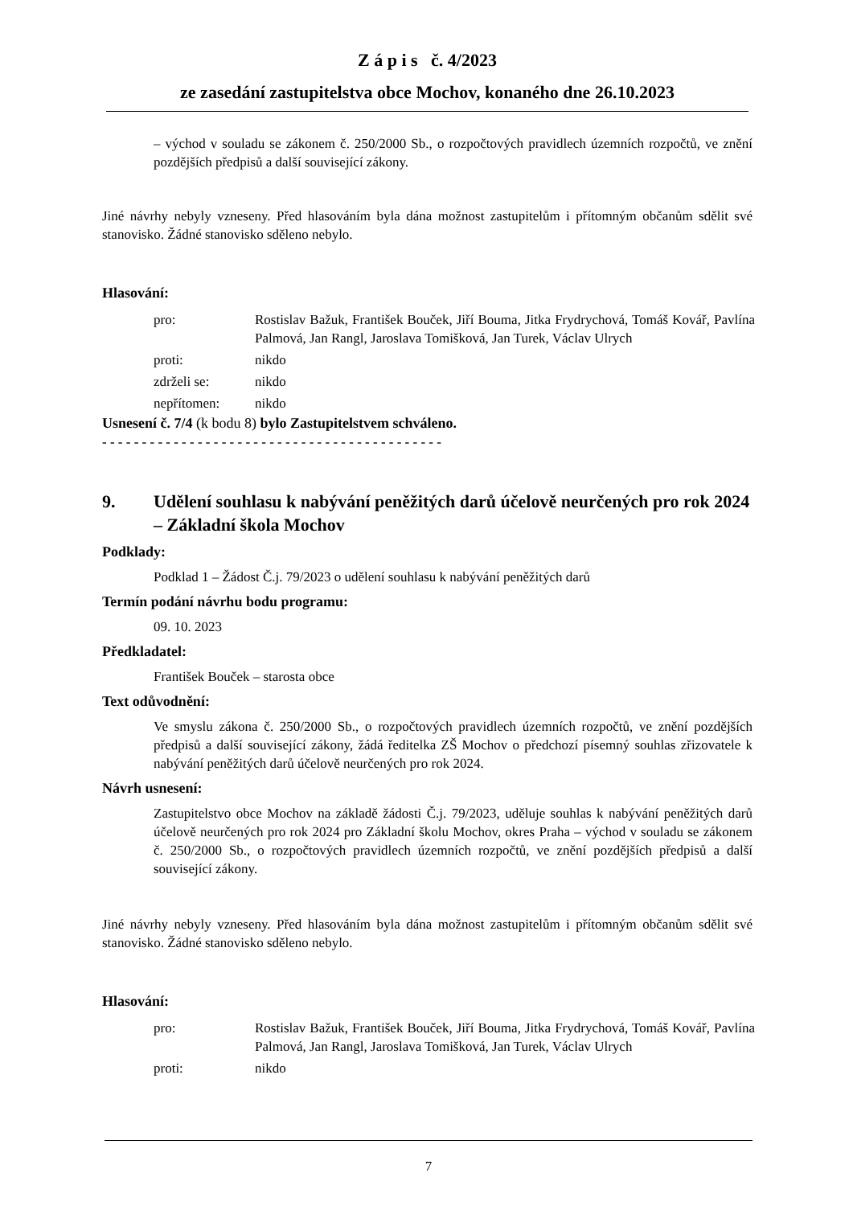Z á p i s č. 4/2023
ze zasedání zastupitelstva obce Mochov, konaného dne 26.10.2023
– východ v souladu se zákonem č. 250/2000 Sb., o rozpočtových pravidlech územních rozpočtů, ve znění pozdějších předpisů a další související zákony.
Jiné návrhy nebyly vzneseny. Před hlasováním byla dána možnost zastupitelům i přítomným občanům sdělit své stanovisko. Žádné stanovisko sděleno nebylo.
Hlasování:
| pro: | Rostislav Bažuk, František Bouček, Jiří Bouma, Jitka Frydrychová, Tomáš Kovář, Pavlína Palmová, Jan Rangl, Jaroslava Tomišková, Jan Turek, Václav Ulrych |
| proti: | nikdo |
| zdrželi se: | nikdo |
| nepřítomen: | nikdo |
Usnesení č. 7/4 (k bodu 8) bylo Zastupitelstvem schváleno.
- - - - - - - - - - - - - - - - - - - - - - - - - - - - - - - - - - - - - - - - - - -
9. Udělení souhlasu k nabývání peněžitých darů účelově neurčených pro rok 2024 – Základní škola Mochov
Podklady:
Podklad 1 – Žádost Č.j. 79/2023 o udělení souhlasu k nabývání peněžitých darů
Termín podání návrhu bodu programu:
09. 10. 2023
Předkladatel:
František Bouček – starosta obce
Text odůvodnění:
Ve smyslu zákona č. 250/2000 Sb., o rozpočtových pravidlech územních rozpočtů, ve znění pozdějších předpisů a další související zákony, žádá ředitelka ZŠ Mochov o předchozí písemný souhlas zřizovatele k nabývání peněžitých darů účelově neurčených pro rok 2024.
Návrh usnesení:
Zastupitelstvo obce Mochov na základě žádosti Č.j. 79/2023, uděluje souhlas k nabývání peněžitých darů účelově neurčených pro rok 2024 pro Základní školu Mochov, okres Praha – východ v souladu se zákonem č. 250/2000 Sb., o rozpočtových pravidlech územních rozpočtů, ve znění pozdějších předpisů a další související zákony.
Jiné návrhy nebyly vzneseny. Před hlasováním byla dána možnost zastupitelům i přítomným občanům sdělit své stanovisko. Žádné stanovisko sděleno nebylo.
Hlasování:
| pro: | Rostislav Bažuk, František Bouček, Jiří Bouma, Jitka Frydrychová, Tomáš Kovář, Pavlína Palmová, Jan Rangl, Jaroslava Tomišková, Jan Turek, Václav Ulrych |
| proti: | nikdo |
7